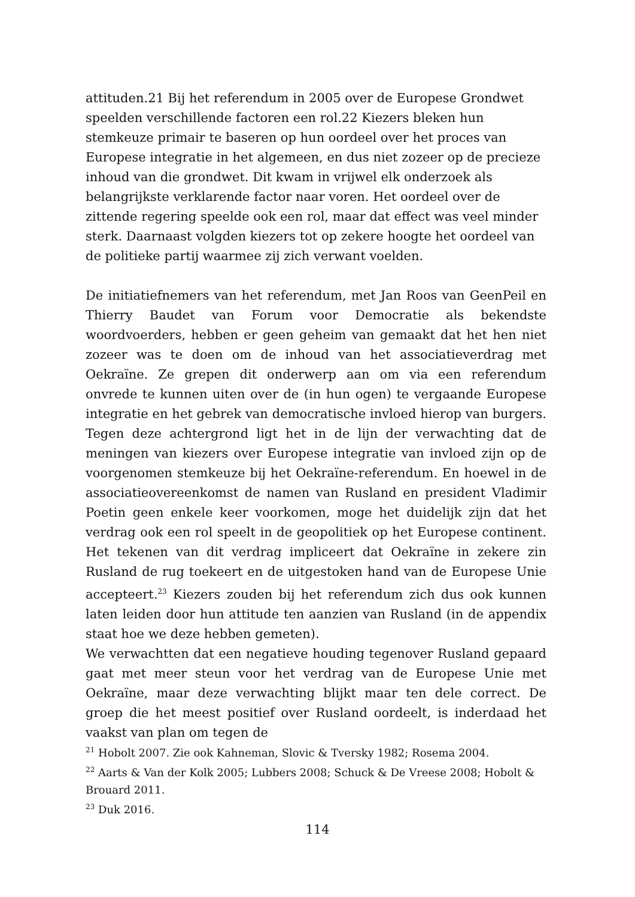attituden.21 Bij het referendum in 2005 over de Europese Grondwet speelden verschillende factoren een rol.22 Kiezers bleken hun stemkeuze primair te baseren op hun oordeel over het proces van Europese integratie in het algemeen, en dus niet zozeer op de precieze inhoud van die grondwet. Dit kwam in vrijwel elk onderzoek als belangrijkste verklarende factor naar voren. Het oordeel over de zittende regering speelde ook een rol, maar dat effect was veel minder sterk. Daarnaast volgden kiezers tot op zekere hoogte het oordeel van de politieke partij waarmee zij zich verwant voelden.
De initiatiefnemers van het referendum, met Jan Roos van GeenPeil en Thierry Baudet van Forum voor Democratie als bekendste woordvoerders, hebben er geen geheim van gemaakt dat het hen niet zozeer was te doen om de inhoud van het associatieverdrag met Oekraïne. Ze grepen dit onderwerp aan om via een referendum onvrede te kunnen uiten over de (in hun ogen) te vergaande Europese integratie en het gebrek van democratische invloed hierop van burgers. Tegen deze achtergrond ligt het in de lijn der verwachting dat de meningen van kiezers over Europese integratie van invloed zijn op de voorgenomen stemkeuze bij het Oekraïne-referendum. En hoewel in de associatieovereenkomst de namen van Rusland en president Vladimir Poetin geen enkele keer voorkomen, moge het duidelijk zijn dat het verdrag ook een rol speelt in de geopolitiek op het Europese continent. Het tekenen van dit verdrag impliceert dat Oekraïne in zekere zin Rusland de rug toekeert en de uitgestoken hand van de Europese Unie accepteert.<sup>23</sup> Kiezers zouden bij het referendum zich dus ook kunnen laten leiden door hun attitude ten aanzien van Rusland (in de appendix staat hoe we deze hebben gemeten).
We verwachtten dat een negatieve houding tegenover Rusland gepaard gaat met meer steun voor het verdrag van de Europese Unie met Oekraïne, maar deze verwachting blijkt maar ten dele correct. De groep die het meest positief over Rusland oordeelt, is inderdaad het vaakst van plan om tegen de
<sup>21</sup> Hobolt 2007. Zie ook Kahneman, Slovic & Tversky 1982; Rosema 2004.
<sup>22</sup> Aarts & Van der Kolk 2005; Lubbers 2008; Schuck & De Vreese 2008; Hobolt & Brouard 2011.
<sup>23</sup> Duk 2016.
114